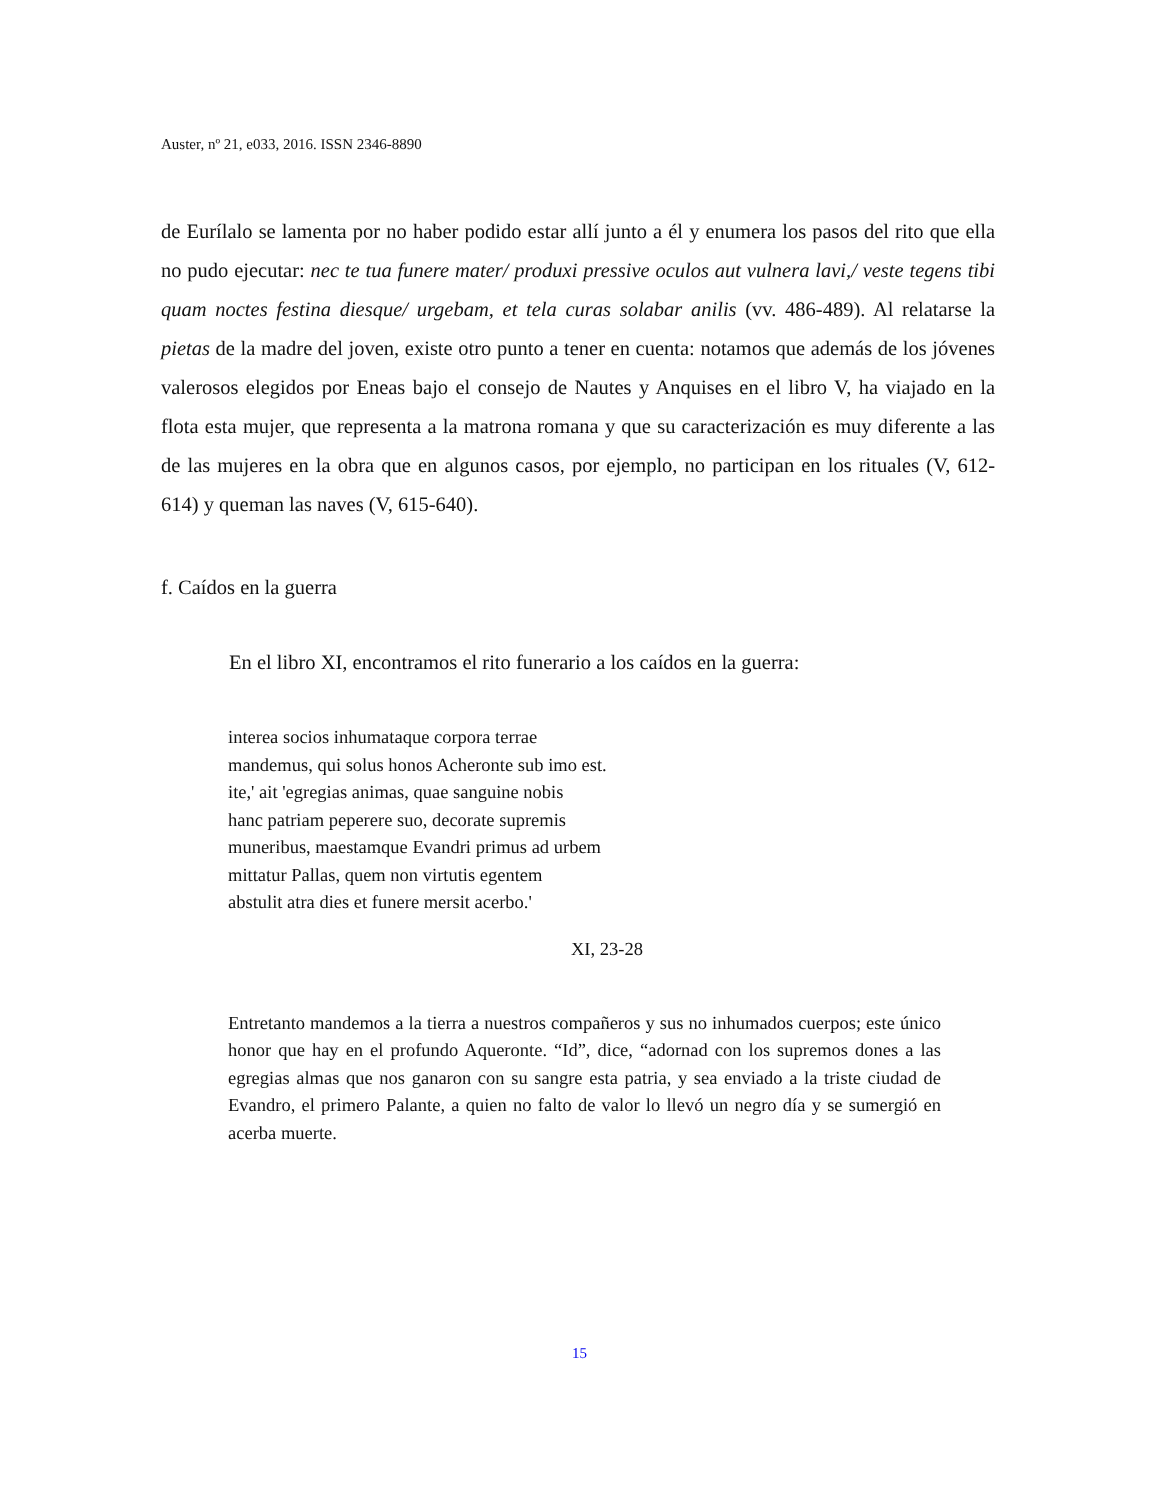Auster, nº 21, e033, 2016. ISSN 2346-8890
de Eurílalo se lamenta por no haber podido estar allí junto a él y enumera los pasos del rito que ella no pudo ejecutar: nec te tua funere mater/ produxi pressive oculos aut vulnera lavi,/ veste tegens tibi quam noctes festina diesque/ urgebam, et tela curas solabar anilis (vv. 486-489). Al relatarse la pietas de la madre del joven, existe otro punto a tener en cuenta: notamos que además de los jóvenes valerosos elegidos por Eneas bajo el consejo de Nautes y Anquises en el libro V, ha viajado en la flota esta mujer, que representa a la matrona romana y que su caracterización es muy diferente a las de las mujeres en la obra que en algunos casos, por ejemplo, no participan en los rituales (V, 612-614) y queman las naves (V, 615-640).
f. Caídos en la guerra
En el libro XI, encontramos el rito funerario a los caídos en la guerra:
interea socios inhumataque corpora terrae
mandemus, qui solus honos Acheronte sub imo est.
ite,' ait 'egregias animas, quae sanguine nobis
hanc patriam peperere suo, decorate supremis
muneribus, maestamque Evandri primus ad urbem
mittatur Pallas, quem non virtutis egentem
abstulit atra dies et funere mersit acerbo.'
XI, 23-28
Entretanto mandemos a la tierra a nuestros compañeros y sus no inhumados cuerpos; este único honor que hay en el profundo Aqueronte. “Id”, dice, “adornad con los supremos dones a las egregias almas que nos ganaron con su sangre esta patria, y sea enviado a la triste ciudad de Evandro, el primero Palante, a quien no falto de valor lo llevó un negro día y se sumergió en acerba muerte.
15